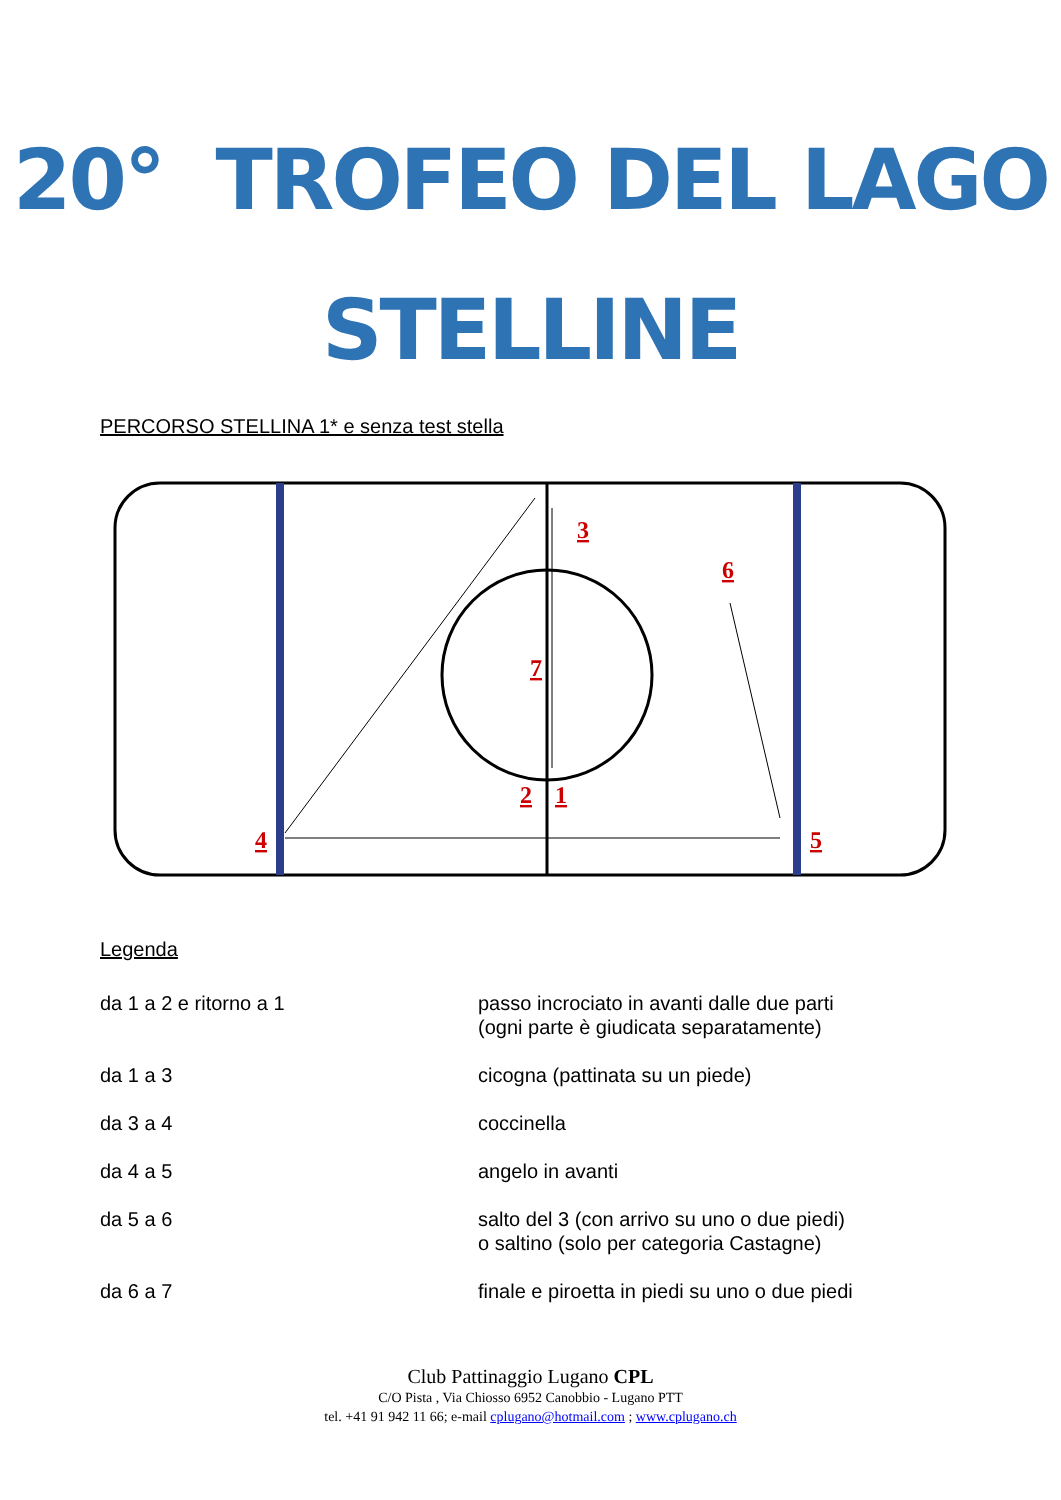20° TROFEO DEL LAGO
STELLINE
PERCORSO STELLINA 1* e senza test stella
3
6
7
2
1
4
5
Legenda
| da 1 a 2 e ritorno a 1 | passo incrociato in avanti dalle due parti (ogni parte è giudicata separatamente) |
| da 1 a 3 | cicogna (pattinata su un piede) |
| da 3 a 4 | coccinella |
| da 4 a 5 | angelo in avanti |
| da 5 a 6 | salto del 3 (con arrivo su uno o due piedi) o saltino (solo per categoria Castagne) |
| da 6 a 7 | finale e piroetta in piedi su uno o due piedi |
Club Pattinaggio Lugano CPL
C/O Pista , Via Chiosso 6952 Canobbio - Lugano PTT
tel. +41 91 942 11 66; e-mail cplugano@hotmail.com ; www.cplugano.ch